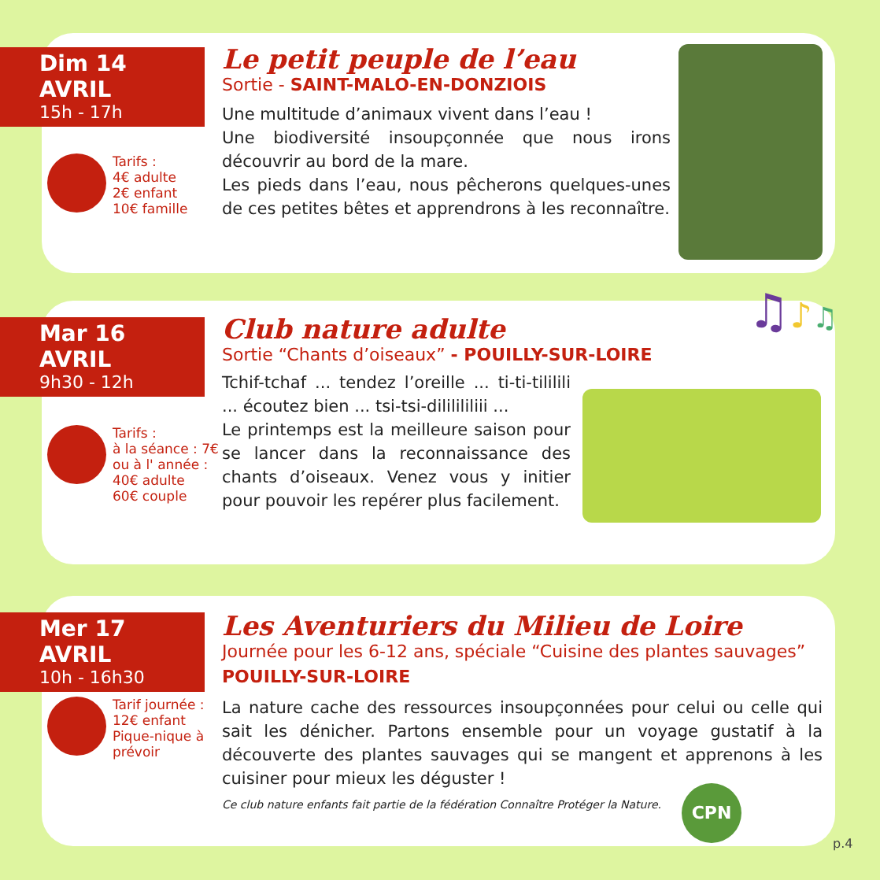Dim 14 AVRIL
15h - 17h
Le petit peuple de l’eau
Sortie - SAINT-MALO-EN-DONZIOIS
Une multitude d’animaux vivent dans l’eau !
Une biodiversité insoupçonnée que nous irons découvrir au bord de la mare.
Les pieds dans l’eau, nous pêcherons quelques-unes de ces petites bêtes et apprendrons à les reconnaître.
Tarifs :
4€ adulte
2€ enfant
10€ famille
Mar 16 AVRIL
9h30 - 12h
Club nature adulte
Sortie “Chants d’oiseaux” - POUILLY-SUR-LOIRE
Tchif-tchaf ... tendez l’oreille ... ti-ti-tililili ... écoutez bien ... tsi-tsi-dililililiii ...
Le printemps est la meilleure saison pour se lancer dans la reconnaissance des chants d’oiseaux. Venez vous y initier pour pouvoir les repérer plus facilement.
Tarifs :
à la séance : 7€
ou à l' année :
40€ adulte
60€ couple
♫♪♫
Mer 17 AVRIL
10h - 16h30
Les Aventuriers du Milieu de Loire
Journée pour les 6-12 ans, spéciale “Cuisine des plantes sauvages”
POUILLY-SUR-LOIRE
La nature cache des ressources insoupçonnées pour celui ou celle qui sait les dénicher. Partons ensemble pour un voyage gustatif à la découverte des plantes sauvages qui se mangent et apprenons à les cuisiner pour mieux les déguster !
Ce club nature enfants fait partie de la fédération Connaître Protéger la Nature.
Tarif journée :
12€ enfant
Pique-nique à
prévoir
CPN
p.4